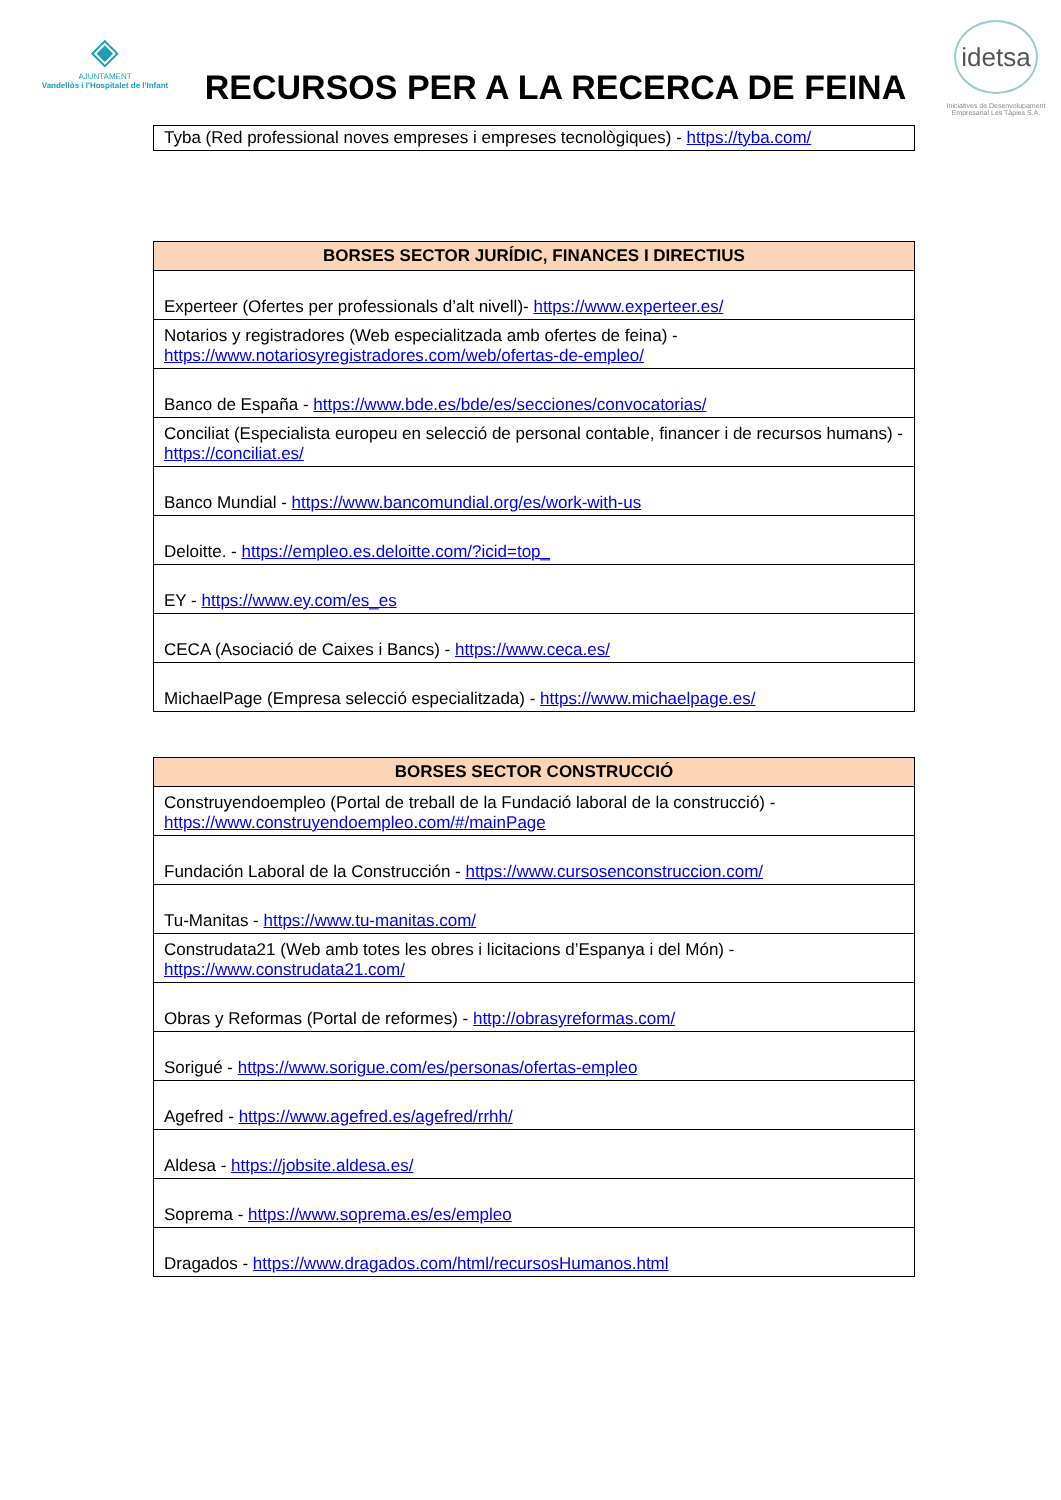◈
AJUNTAMENT
Vandellòs i l'Hospitalet de l'Infant
RECURSOS PER A LA RECERCA DE FEINA
idetsa
Iniciatives de Desenvolupament Empresarial Les Tàpies S.A.
| Tyba (Red professional noves empreses i empreses tecnològiques) - https://tyba.com/ |
| BORSES SECTOR JURÍDIC, FINANCES I DIRECTIUS |
| --- |
| Experteer (Ofertes per professionals d’alt nivell)- https://www.experteer.es/ |
| Notarios y registradores (Web especialitzada amb ofertes de feina) - https://www.notariosyregistradores.com/web/ofertas-de-empleo/ |
| Banco de España - https://www.bde.es/bde/es/secciones/convocatorias/ |
| Conciliat (Especialista europeu en selecció de personal contable, financer i de recursos humans) - https://conciliat.es/ |
| Banco Mundial - https://www.bancomundial.org/es/work-with-us |
| Deloitte. - https://empleo.es.deloitte.com/?icid=top_ |
| EY - https://www.ey.com/es_es |
| CECA (Asociació de Caixes i Bancs) - https://www.ceca.es/ |
| MichaelPage (Empresa selecció especialitzada) - https://www.michaelpage.es/ |
| BORSES SECTOR CONSTRUCCIÓ |
| --- |
| Construyendoempleo (Portal de treball de la Fundació laboral de la construcció) - https://www.construyendoempleo.com/#/mainPage |
| Fundación Laboral de la Construcción - https://www.cursosenconstruccion.com/ |
| Tu-Manitas - https://www.tu-manitas.com/ |
| Construdata21 (Web amb totes les obres i licitacions d’Espanya i del Món) - https://www.construdata21.com/ |
| Obras y Reformas (Portal de reformes) - http://obrasyreformas.com/ |
| Sorigué - https://www.sorigue.com/es/personas/ofertas-empleo |
| Agefred - https://www.agefred.es/agefred/rrhh/ |
| Aldesa - https://jobsite.aldesa.es/ |
| Soprema - https://www.soprema.es/es/empleo |
| Dragados - https://www.dragados.com/html/recursosHumanos.html |